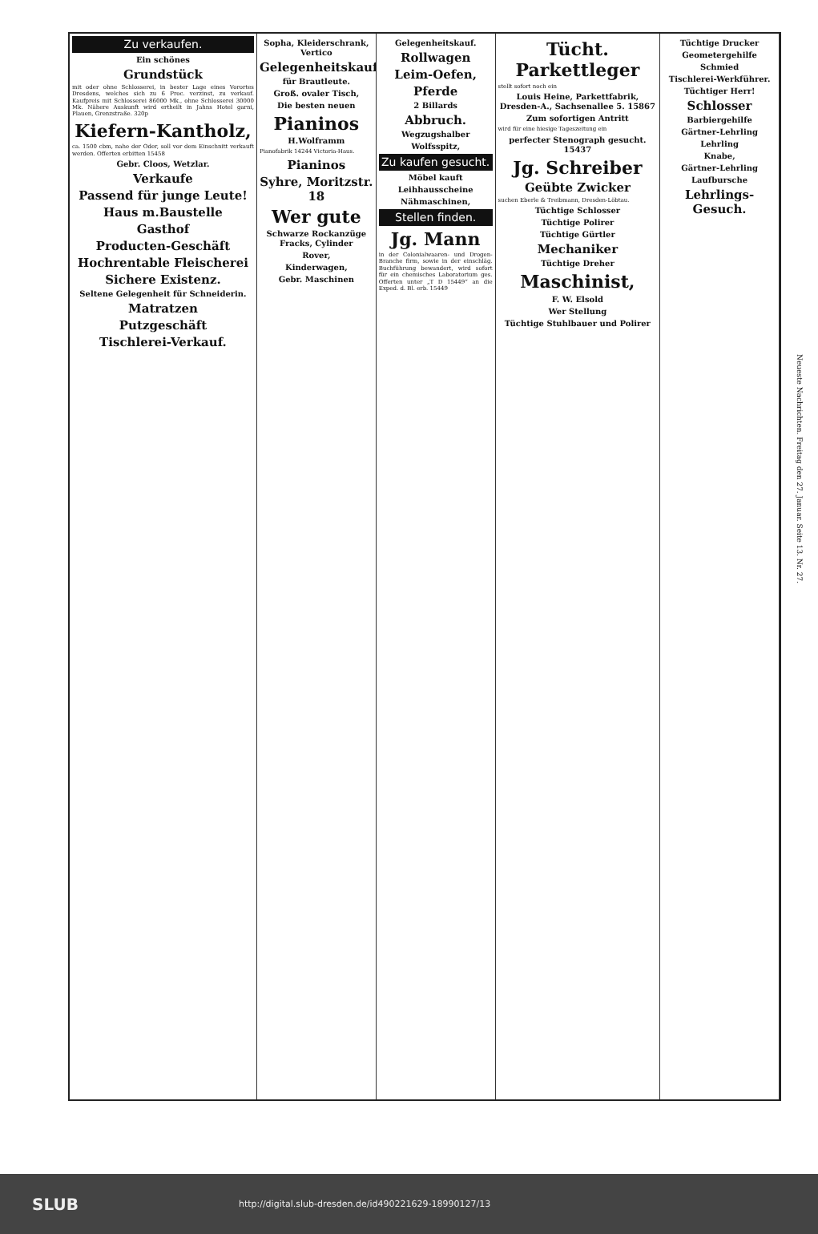Zu verkaufen.
Ein schönes
Grundstück
mit oder ohne Schlosserei, in bester Lage eines Vorortes Dresdens, welches sich zu 6 Proc. verzinst, zu verkauf. Kaufpreis mit Schlosserei 86000 Mk., ohne Schlosserei 30000 Mk. Nähere Auskunft wird ertheilt in Jahns Hotel garni, Plauen, Grenzstraße. 320p
Kiefern-Kantholz,
ca. 1500 cbm, nahe der Oder, soll vor dem Einschnitt verkauft werden. Offerten erbitten 15458
Gebr. Cloos, Wetzlar.
Verkaufe
Passend für junge Leute!
Haus m.Baustelle
Gasthof
Producten-Geschäft
Hochrentable Fleischerei
Sichere Existenz.
Seltene Gelegenheit für Schneiderin.
Matratzen
Putzgeschäft
Tischlerei-Verkauf.
Sopha, Kleiderschrank, Vertico
Gelegenheitskauf
für Brautleute.
Groß. ovaler Tisch,
Die besten neuen
Pianinos
H.Wolframm
Pianofabrik 14244 Victoria-Haus.
Pianinos
Syhre, Moritzstr. 18
Wer gute
Schwarze Rockanzüge Fracks, Cylinder
Rover,
Kinderwagen,
Gebr. Maschinen
Gelegenheitskauf.
Rollwagen
Leim-Oefen,
Pferde
2 Billards
Abbruch.
Wegzugshalber
Wolfsspitz,
Zu kaufen gesucht.
Möbel kauft
Leihhausscheine
Nähmaschinen,
Stellen finden.
Jg. Mann
in der Colonialwaaren- und Drogen-Branche firm, sowie in der einschläg. Buchführung bewandert, wird sofort für ein chemisches Laboratorium ges. Offerten unter „T D 15449“ an die Exped. d. Bl. erb. 15449
Tücht. Parkettleger
stellt sofort noch ein
Louis Heine, Parkettfabrik, Dresden-A., Sachsenallee 5. 15867
Zum sofortigen Antritt
wird für eine hiesige Tageszeitung ein
perfecter Stenograph gesucht. 15437
Jg. Schreiber
Geübte Zwicker
suchen Eberle & Treibmann, Dresden-Löbtau.
Tüchtige Schlosser
Tüchtige Polirer
Tüchtige Gürtler
Mechaniker
Tüchtige Dreher
Maschinist,
F. W. Elsold
Wer Stellung
Tüchtige Stuhlbauer und Polirer
Tüchtige Drucker
Geometergehilfe
Schmied
Tischlerei-Werkführer.
Tüchtiger Herr!
Schlosser
Barbiergehilfe
Gärtner-Lehrling
Lehrling
Knabe,
Gärtner-Lehrling
Laufbursche
Lehrlings-Gesuch.
Neueste Nachrichten. Freitag den 27. Januar. Seite 13. Nr. 27.
SLUB http://digital.slub-dresden.de/id490221629-18990127/13